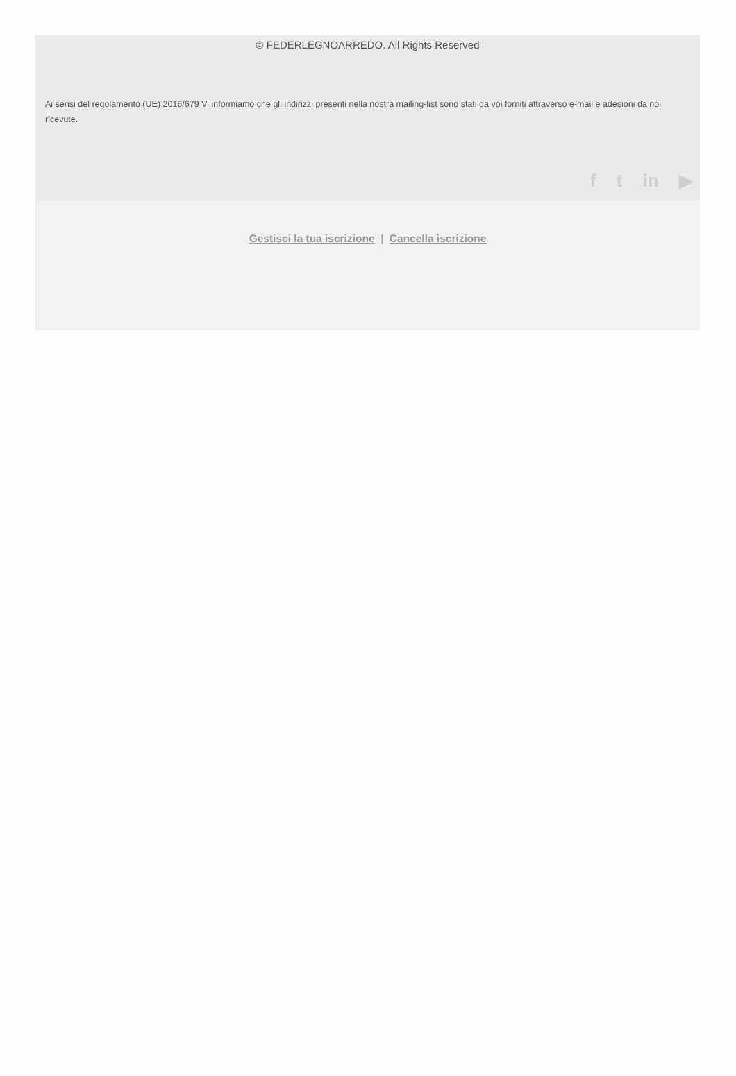© FEDERLEGNOARREDO. All Rights Reserved
Ai sensi del regolamento (UE) 2016/679 Vi informiamo che gli indirizzi presenti nella nostra mailing-list sono stati da voi forniti attraverso e-mail e adesioni da noi ricevute.
f t in ▶
Gestisci la tua iscrizione | Cancella iscrizione